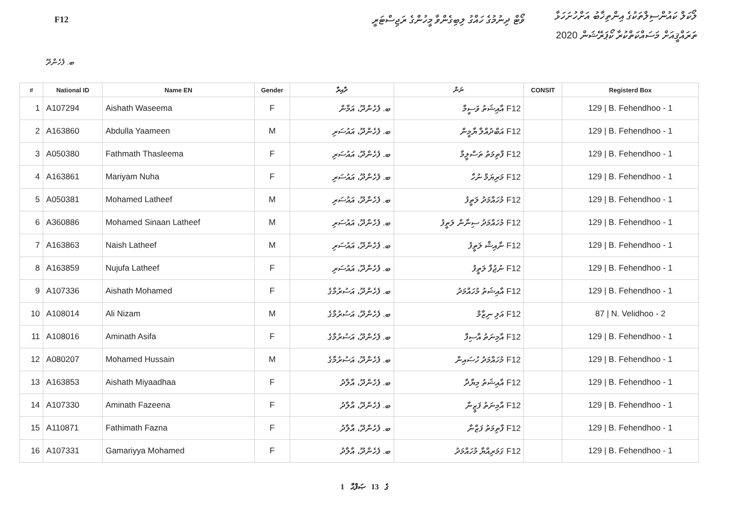F12
ވޯޓް ދިނުމުގެ ހައްގު ލިބިގެންވާ މީހުންގެ ރަޖިސްޓަރީ
ލޯކަލް ކައުންސިލްތަކުގެ އިންތިޚާބު އަށްހުށަހަޅާ
ތަރައްޤީއަށް މަސައްކަތްކުރާ ކޯޕަރޭޝަން 2020
ބ. ފެހެންދޫ
| # | National ID | Name EN | Gender | ދާއިރާ | ނަން | CONSIT | Registerd Box |
| --- | --- | --- | --- | --- | --- | --- | --- |
| 1 | A107294 | Aishath Waseema | F | ބ. ފެހެންދޫ، އަމާން | F12 އާއިޝަތު ވަސީމާ | | 129 / B. Fehendhoo - 1 |
| 2 | A163860 | Abdulla Yaameen | M | ބ. ފެހެންދޫ، އައުސަރި | F12 އަބްދުއްލާ ޔާމީން | | 129 / B. Fehendhoo - 1 |
| 3 | A050380 | Fathmath Thasleema | F | ބ. ފެހެންދޫ، އައުސަރި | F12 ފާތިމަތު ތަސްލީމާ | | 129 / B. Fehendhoo - 1 |
| 4 | A163861 | Mariyam Nuha | F | ބ. ފެހެންދޫ، އައުސަރި | F12 މަރިޔަމް ނުހާ | | 129 / B. Fehendhoo - 1 |
| 5 | A050381 | Mohamed Latheef | M | ބ. ފެހެންދޫ، އައުސަރި | F12 މުހައްމަދު ލަތީފު | | 129 / B. Fehendhoo - 1 |
| 6 | A360886 | Mohamed Sinaan Latheef | M | ބ. ފެހެންދޫ، އައުސަރި | F12 މުހައްމަދު ސިނާން ލަތީފު | | 129 / B. Fehendhoo - 1 |
| 7 | A163863 | Naish Latheef | M | ބ. ފެހެންދޫ، އައުސަރި | F12 ނާއިޝް ލަތީފު | | 129 / B. Fehendhoo - 1 |
| 8 | A163859 | Nujufa Latheef | F | ބ. ފެހެންދޫ، އައުސަރި | F12 ނުޖުފާ ލަތީފު | | 129 / B. Fehendhoo - 1 |
| 9 | A107336 | Aishath Mohamed | F | ބ. ފެހެންދޫ، އަސުރުމާގެ | F12 އާއިޝަތު މުހައްމަދު | | 129 / B. Fehendhoo - 1 |
| 10 | A108014 | Ali Nizam | M | ބ. ފެހެންދޫ، އަސުރުމާގެ | F12 އަލި ނިޒާމް | | 87 / N. Velidhoo - 2 |
| 11 | A108016 | Aminath Asifa | F | ބ. ފެހެންދޫ، އަސުރުމާގެ | F12 އާމިނަތު އާސިފާ | | 129 / B. Fehendhoo - 1 |
| 12 | A080207 | Mohamed Hussain | M | ބ. ފެހެންދޫ، އަސުރުމާގެ | F12 މުހައްމަދު ހުސައިން | | 129 / B. Fehendhoo - 1 |
| 13 | A163853 | Aishath Miyaadhaa | F | ބ. ފެހެންދޫ، އާލާދު | F12 އާއިޝަތު މިޔާދާ | | 129 / B. Fehendhoo - 1 |
| 14 | A107330 | Aminath Fazeena | F | ބ. ފެހެންދޫ، އާލާދު | F12 އާމިނަތު ފަޒީނާ | | 129 / B. Fehendhoo - 1 |
| 15 | A110871 | Fathimath Fazna | F | ބ. ފެހެންދޫ، އާލާދު | F12 ފާތިމަތު ފަޒްނާ | | 129 / B. Fehendhoo - 1 |
| 16 | A107331 | Gamariyya Mohamed | F | ބ. ފެހެންދޫ، އާލާދު | F12 ގަމަރިއްޔާ މުހައްމަދު | | 129 / B. Fehendhoo - 1 |
1 ގެ 13 ޞަފްޙާ